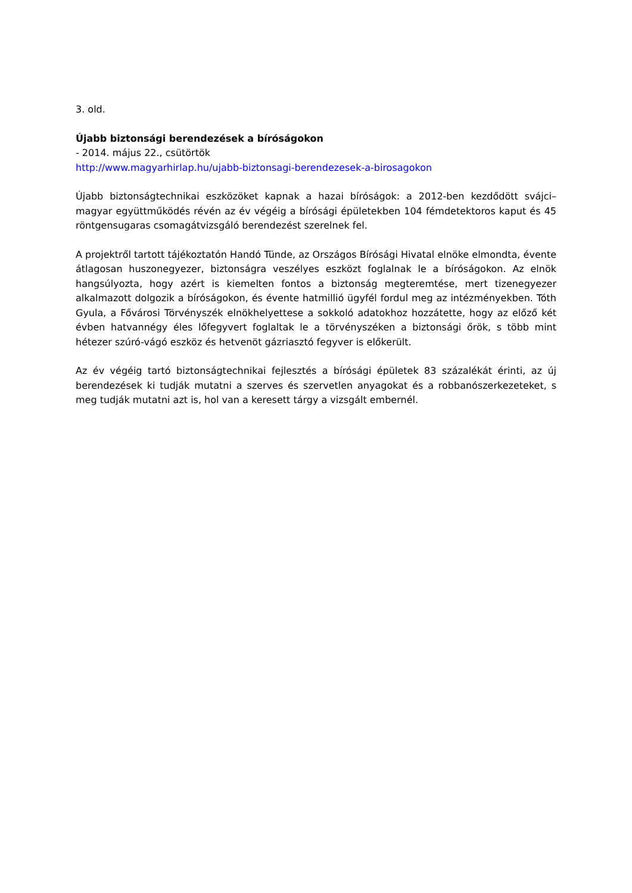3. old.
Újabb biztonsági berendezések a bíróságokon
- 2014. május 22., csütörtök
http://www.magyarhirlap.hu/ujabb-biztonsagi-berendezesek-a-birosagokon
Újabb biztonságtechnikai eszközöket kapnak a hazai bíróságok: a 2012-ben kezdődött svájci–magyar együttműködés révén az év végéig a bírósági épületekben 104 fémdetektoros kaput és 45 röntgensugaras csomagátvizsgáló berendezést szerelnek fel.
A projektről tartott tájékoztatón Handó Tünde, az Országos Bírósági Hivatal elnöke elmondta, évente átlagosan huszonegyezer, biztonságra veszélyes eszközt foglalnak le a bíróságokon. Az elnök hangsúlyozta, hogy azért is kiemelten fontos a biztonság megteremtése, mert tizenegyezer alkalmazott dolgozik a bíróságokon, és évente hatmillió ügyfél fordul meg az intézményekben. Tóth Gyula, a Fővárosi Törvényszék elnökhelyettese a sokkoló adatokhoz hozzátette, hogy az előző két évben hatvannégy éles lőfegyvert foglaltak le a törvényszéken a biztonsági őrök, s több mint hétezer szúró-vágó eszköz és hetvenöt gázriasztó fegyver is előkerült.
Az év végéig tartó biztonságtechnikai fejlesztés a bírósági épületek 83 százalékát érinti, az új berendezések ki tudják mutatni a szerves és szervetlen anyagokat és a robbanószerkezeteket, s meg tudják mutatni azt is, hol van a keresett tárgy a vizsgált embernél.